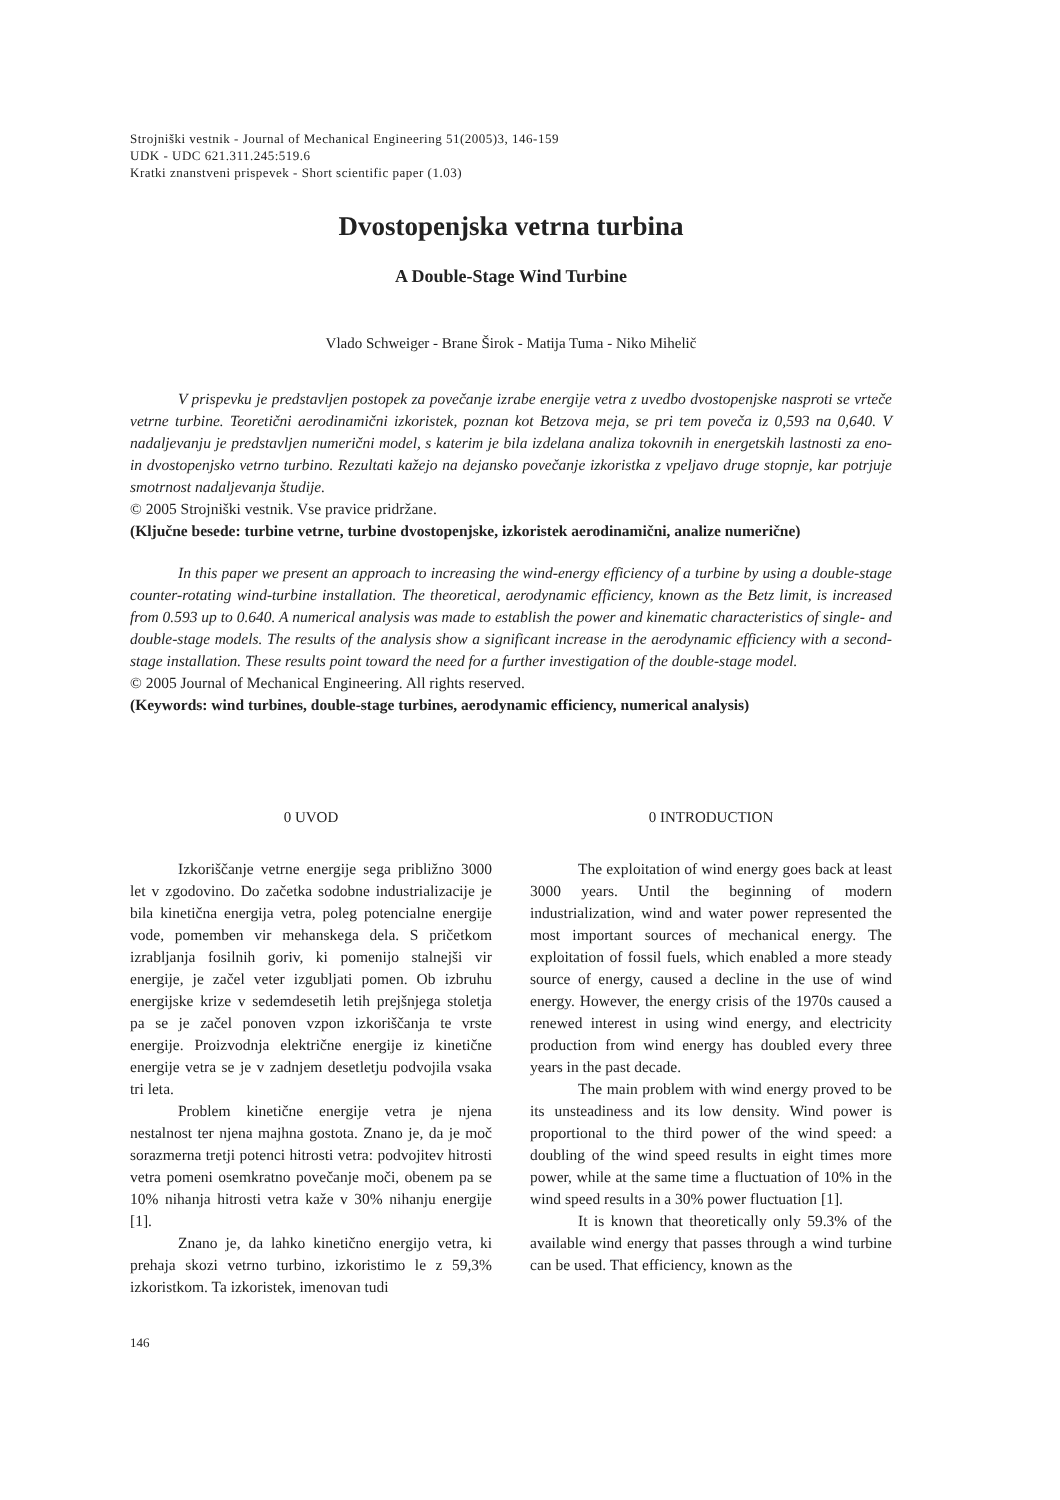Strojniški vestnik - Journal of Mechanical Engineering 51(2005)3, 146-159
UDK - UDC 621.311.245:519.6
Kratki znanstveni prispevek - Short scientific paper (1.03)
Dvostopenjska vetrna turbina
A Double-Stage Wind Turbine
Vlado Schweiger - Brane Širok - Matija Tuma - Niko Mihelič
V prispevku je predstavljen postopek za povečanje izrabe energije vetra z uvedbo dvostopenjske nasproti se vrteče vetrne turbine. Teoretični aerodinamični izkoristek, poznan kot Betzova meja, se pri tem poveča iz 0,593 na 0,640. V nadaljevanju je predstavljen numerični model, s katerim je bila izdelana analiza tokovnih in energetskih lastnosti za eno- in dvostopenjsko vetrno turbino. Rezultati kažejo na dejansko povečanje izkoristka z vpeljavo druge stopnje, kar potrjuje smotrnost nadaljevanja študije.
© 2005 Strojniški vestnik. Vse pravice pridržane.
(Ključne besede: turbine vetrne, turbine dvostopenjske, izkoristek aerodinamični, analize numerične)
In this paper we present an approach to increasing the wind-energy efficiency of a turbine by using a double-stage counter-rotating wind-turbine installation. The theoretical, aerodynamic efficiency, known as the Betz limit, is increased from 0.593 up to 0.640. A numerical analysis was made to establish the power and kinematic characteristics of single- and double-stage models. The results of the analysis show a significant increase in the aerodynamic efficiency with a second-stage installation. These results point toward the need for a further investigation of the double-stage model.
© 2005 Journal of Mechanical Engineering. All rights reserved.
(Keywords: wind turbines, double-stage turbines, aerodynamic efficiency, numerical analysis)
0 UVOD
Izkoriščanje vetrne energije sega približno 3000 let v zgodovino. Do začetka sodobne industrializacije je bila kinetična energija vetra, poleg potencialne energije vode, pomemben vir mehanskega dela. S pričetkom izrabljanja fosilnih goriv, ki pomenijo stalnejši vir energije, je začel veter izgubljati pomen. Ob izbruhu energijske krize v sedemdesetih letih prejšnjega stoletja pa se je začel ponoven vzpon izkoriščanja te vrste energije. Proizvodnja električne energije iz kinetične energije vetra se je v zadnjem desetletju podvojila vsaka tri leta.
Problem kinetične energije vetra je njena nestalnost ter njena majhna gostota. Znano je, da je moč sorazmerna tretji potenci hitrosti vetra: podvojitev hitrosti vetra pomeni osemkratno povečanje moči, obenem pa se 10% nihanja hitrosti vetra kaže v 30% nihanju energije [1].
Znano je, da lahko kinetično energijo vetra, ki prehaja skozi vetrno turbino, izkoristimo le z 59,3% izkoristkom. Ta izkoristek, imenovan tudi
0 INTRODUCTION
The exploitation of wind energy goes back at least 3000 years. Until the beginning of modern industrialization, wind and water power represented the most important sources of mechanical energy. The exploitation of fossil fuels, which enabled a more steady source of energy, caused a decline in the use of wind energy. However, the energy crisis of the 1970s caused a renewed interest in using wind energy, and electricity production from wind energy has doubled every three years in the past decade.
The main problem with wind energy proved to be its unsteadiness and its low density. Wind power is proportional to the third power of the wind speed: a doubling of the wind speed results in eight times more power, while at the same time a fluctuation of 10% in the wind speed results in a 30% power fluctuation [1].
It is known that theoretically only 59.3% of the available wind energy that passes through a wind turbine can be used. That efficiency, known as the
146